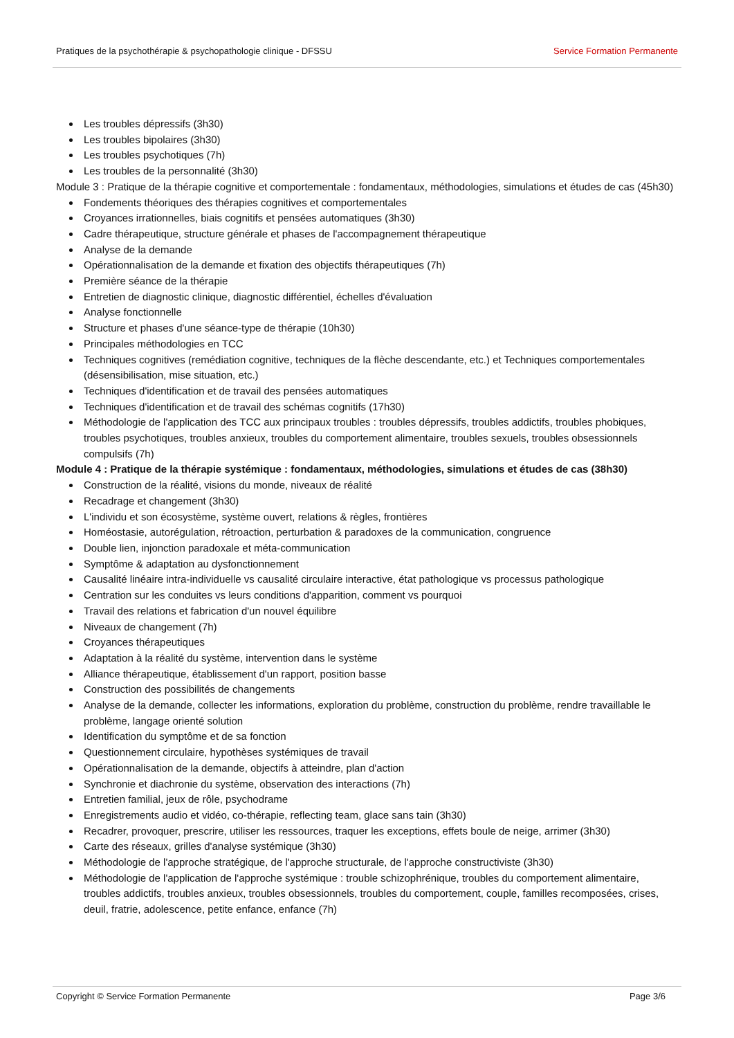Pratiques de la psychothérapie & psychopathologie clinique - DFSSU Service Formation Permanente
Les troubles dépressifs (3h30)
Les troubles bipolaires (3h30)
Les troubles psychotiques (7h)
Les troubles de la personnalité (3h30)
Module 3 : Pratique de la thérapie cognitive et comportementale : fondamentaux, méthodologies, simulations et études de cas (45h30)
Fondements théoriques des thérapies cognitives et comportementales
Croyances irrationnelles, biais cognitifs et pensées automatiques (3h30)
Cadre thérapeutique, structure générale et phases de l'accompagnement thérapeutique
Analyse de la demande
Opérationnalisation de la demande et fixation des objectifs thérapeutiques (7h)
Première séance de la thérapie
Entretien de diagnostic clinique, diagnostic différentiel, échelles d'évaluation
Analyse fonctionnelle
Structure et phases d'une séance-type de thérapie (10h30)
Principales méthodologies en TCC
Techniques cognitives (remédiation cognitive, techniques de la flèche descendante, etc.) et Techniques comportementales (désensibilisation, mise situation, etc.)
Techniques d'identification et de travail des pensées automatiques
Techniques d'identification et de travail des schémas cognitifs (17h30)
Méthodologie de l'application des TCC aux principaux troubles : troubles dépressifs, troubles addictifs, troubles phobiques, troubles psychotiques, troubles anxieux, troubles du comportement alimentaire, troubles sexuels, troubles obsessionnels compulsifs (7h)
Module 4 : Pratique de la thérapie systémique : fondamentaux, méthodologies, simulations et études de cas (38h30)
Construction de la réalité, visions du monde, niveaux de réalité
Recadrage et changement (3h30)
L'individu et son écosystème, système ouvert, relations & règles, frontières
Homéostasie, autorégulation, rétroaction, perturbation & paradoxes de la communication, congruence
Double lien, injonction paradoxale et méta-communication
Symptôme & adaptation au dysfonctionnement
Causalité linéaire intra-individuelle vs causalité circulaire interactive, état pathologique vs processus pathologique
Centration sur les conduites vs leurs conditions d'apparition, comment vs pourquoi
Travail des relations et fabrication d'un nouvel équilibre
Niveaux de changement (7h)
Croyances thérapeutiques
Adaptation à la réalité du système, intervention dans le système
Alliance thérapeutique, établissement d'un rapport, position basse
Construction des possibilités de changements
Analyse de la demande, collecter les informations, exploration du problème, construction du problème, rendre travaillable le problème, langage orienté solution
Identification du symptôme et de sa fonction
Questionnement circulaire, hypothèses systémiques de travail
Opérationnalisation de la demande, objectifs à atteindre, plan d'action
Synchronie et diachronie du système, observation des interactions (7h)
Entretien familial, jeux de rôle, psychodrame
Enregistrements audio et vidéo, co-thérapie, reflecting team, glace sans tain (3h30)
Recadrer, provoquer, prescrire, utiliser les ressources, traquer les exceptions, effets boule de neige, arrimer (3h30)
Carte des réseaux, grilles d'analyse systémique (3h30)
Méthodologie de l'approche stratégique, de l'approche structurale, de l'approche constructiviste (3h30)
Méthodologie de l'application de l'approche systémique : trouble schizophrénique, troubles du comportement alimentaire, troubles addictifs, troubles anxieux, troubles obsessionnels, troubles du comportement, couple, familles recomposées, crises, deuil, fratrie, adolescence, petite enfance, enfance (7h)
Copyright © Service Formation Permanente Page 3/6